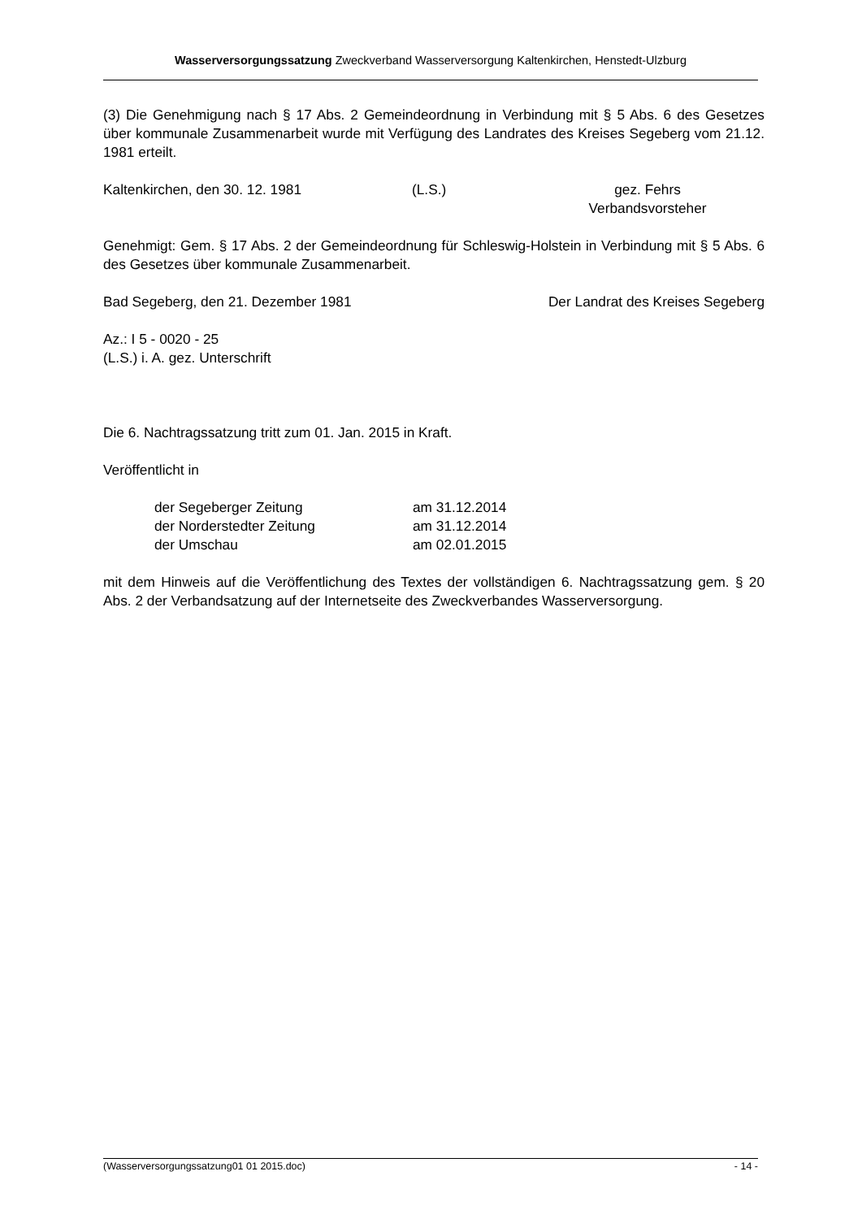Wasserversorgungssatzung Zweckverband Wasserversorgung Kaltenkirchen, Henstedt-Ulzburg
(3) Die Genehmigung nach § 17 Abs. 2 Gemeindeordnung in Verbindung mit § 5 Abs. 6 des Gesetzes über kommunale Zusammenarbeit wurde mit Verfügung des Landrates des Kreises Segeberg vom 21.12. 1981 erteilt.
Kaltenkirchen, den 30. 12. 1981 (L.S.) gez. Fehrs
Verbandsvorsteher
Genehmigt: Gem. § 17 Abs. 2 der Gemeindeordnung für Schleswig-Holstein in Verbindung mit § 5 Abs. 6 des Gesetzes über kommunale Zusammenarbeit.
Bad Segeberg, den 21. Dezember 1981 Der Landrat des Kreises Segeberg
Az.: I 5 - 0020 - 25
(L.S.) i. A. gez. Unterschrift
Die 6. Nachtragssatzung tritt zum 01. Jan. 2015 in Kraft.
Veröffentlicht in
der Segeberger Zeitung am 31.12.2014
der Norderstedter Zeitung am 31.12.2014
der Umschau am 02.01.2015
mit dem Hinweis auf die Veröffentlichung des Textes der vollständigen 6. Nachtragssatzung gem. § 20 Abs. 2 der Verbandsatzung auf der Internetseite des Zweckverbandes Wasserversorgung.
(Wasserversorgungssatzung01 01 2015.doc) - 14 -